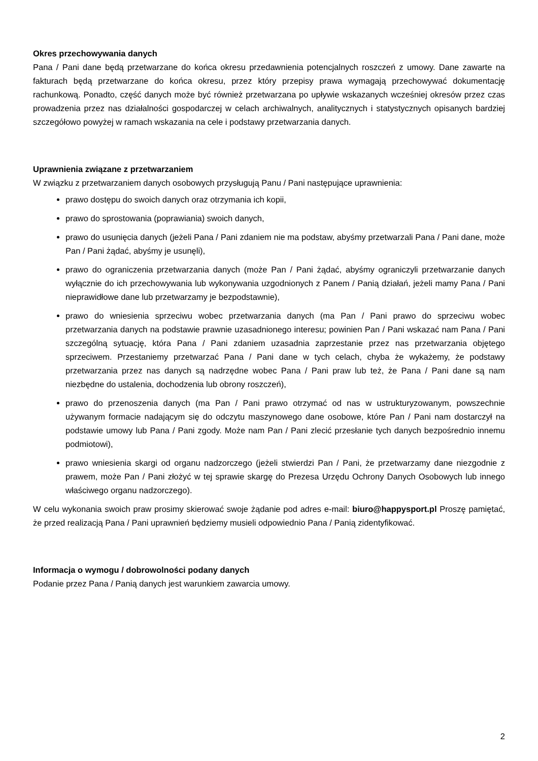Okres przechowywania danych
Pana / Pani dane będą przetwarzane do końca okresu przedawnienia potencjalnych roszczeń z umowy. Dane zawarte na fakturach będą przetwarzane do końca okresu, przez który przepisy prawa wymagają przechowywać dokumentację rachunkową. Ponadto, część danych może być również przetwarzana po upływie wskazanych wcześniej okresów przez czas prowadzenia przez nas działalności gospodarczej w celach archiwalnych, analitycznych i statystycznych opisanych bardziej szczegółowo powyżej w ramach wskazania na cele i podstawy przetwarzania danych.
Uprawnienia związane z przetwarzaniem
W związku z przetwarzaniem danych osobowych przysługują Panu / Pani następujące uprawnienia:
prawo dostępu do swoich danych oraz otrzymania ich kopii,
prawo do sprostowania (poprawiania) swoich danych,
prawo do usunięcia danych (jeżeli Pana / Pani zdaniem nie ma podstaw, abyśmy przetwarzali Pana / Pani dane, może Pan / Pani żądać, abyśmy je usunęli),
prawo do ograniczenia przetwarzania danych (może Pan / Pani żądać, abyśmy ograniczyli przetwarzanie danych wyłącznie do ich przechowywania lub wykonywania uzgodnionych z Panem / Panią działań, jeżeli mamy Pana / Pani nieprawidłowe dane lub przetwarzamy je bezpodstawnie),
prawo do wniesienia sprzeciwu wobec przetwarzania danych (ma Pan / Pani prawo do sprzeciwu wobec przetwarzania danych na podstawie prawnie uzasadnionego interesu; powinien Pan / Pani wskazać nam Pana / Pani szczególną sytuację, która Pana / Pani zdaniem uzasadnia zaprzestanie przez nas przetwarzania objętego sprzeciwem. Przestaniemy przetwarzać Pana / Pani dane w tych celach, chyba że wykażemy, że podstawy przetwarzania przez nas danych są nadrzędne wobec Pana / Pani praw lub też, że Pana / Pani dane są nam niezbędne do ustalenia, dochodzenia lub obrony roszczeń),
prawo do przenoszenia danych (ma Pan / Pani prawo otrzymać od nas w ustrukturyzowanym, powszechnie używanym formacie nadającym się do odczytu maszynowego dane osobowe, które Pan / Pani nam dostarczył na podstawie umowy lub Pana / Pani zgody. Może nam Pan / Pani zlecić przesłanie tych danych bezpośrednio innemu podmiotowi),
prawo wniesienia skargi od organu nadzorczego (jeżeli stwierdzi Pan / Pani, że przetwarzamy dane niezgodnie z prawem, może Pan / Pani złożyć w tej sprawie skargę do Prezesa Urzędu Ochrony Danych Osobowych lub innego właściwego organu nadzorczego).
W celu wykonania swoich praw prosimy skierować swoje żądanie pod adres e-mail: biuro@happysport.pl Proszę pamiętać, że przed realizacją Pana / Pani uprawnień będziemy musieli odpowiednio Pana / Panią zidentyfikować.
Informacja o wymogu / dobrowolności podany danych
Podanie przez Pana / Panią danych jest warunkiem zawarcia umowy.
2